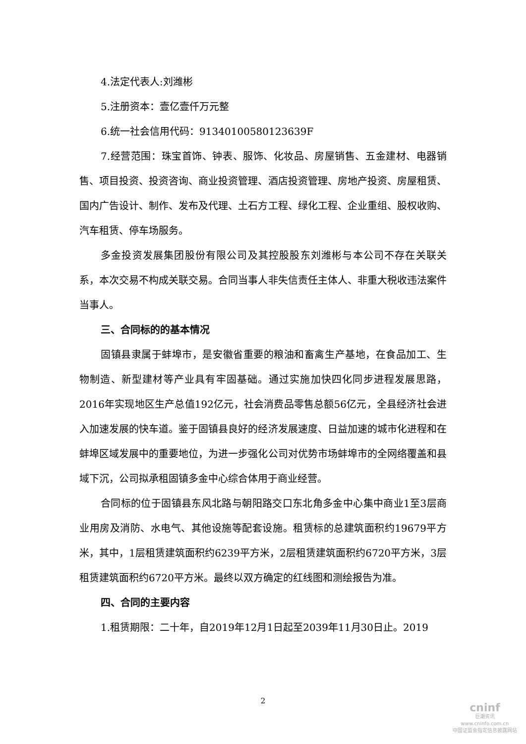4.法定代表人:刘潍彬
5.注册资本：壹亿壹仟万元整
6.统一社会信用代码：91340100580123639F
7.经营范围：珠宝首饰、钟表、服饰、化妆品、房屋销售、五金建材、电器销售、项目投资、投资咨询、商业投资管理、酒店投资管理、房地产投资、房屋租赁、国内广告设计、制作、发布及代理、土石方工程、绿化工程、企业重组、股权收购、汽车租赁、停车场服务。
多金投资发展集团股份有限公司及其控股股东刘潍彬与本公司不存在关联关系，本次交易不构成关联交易。合同当事人非失信责任主体人、非重大税收违法案件当事人。
三、合同标的的基本情况
固镇县隶属于蚌埠市，是安徽省重要的粮油和畜禽生产基地，在食品加工、生物制造、新型建材等产业具有牢固基础。通过实施加快四化同步进程发展思路，2016年实现地区生产总值192亿元，社会消费品零售总额56亿元，全县经济社会进入加速发展的快车道。鉴于固镇县良好的经济发展速度、日益加速的城市化进程和在蚌埠区域发展中的重要地位，为进一步强化公司对优势市场蚌埠市的全网络覆盖和县域下沉，公司拟承租固镇多金中心综合体用于商业经营。
合同标的位于固镇县东风北路与朝阳路交口东北角多金中心集中商业1至3层商业用房及消防、水电气、其他设施等配套设施。租赁标的总建筑面积约19679平方米，其中，1层租赁建筑面积约6239平方米，2层租赁建筑面积约6720平方米，3层租赁建筑面积约6720平方米。最终以双方确定的红线图和测绘报告为准。
四、合同的主要内容
1.租赁期限：二十年，自2019年12月1日起至2039年11月30日止。2019
2
cninf
巨潮资讯
www.cninfo.com.cn
中国证监会指定信息披露网站